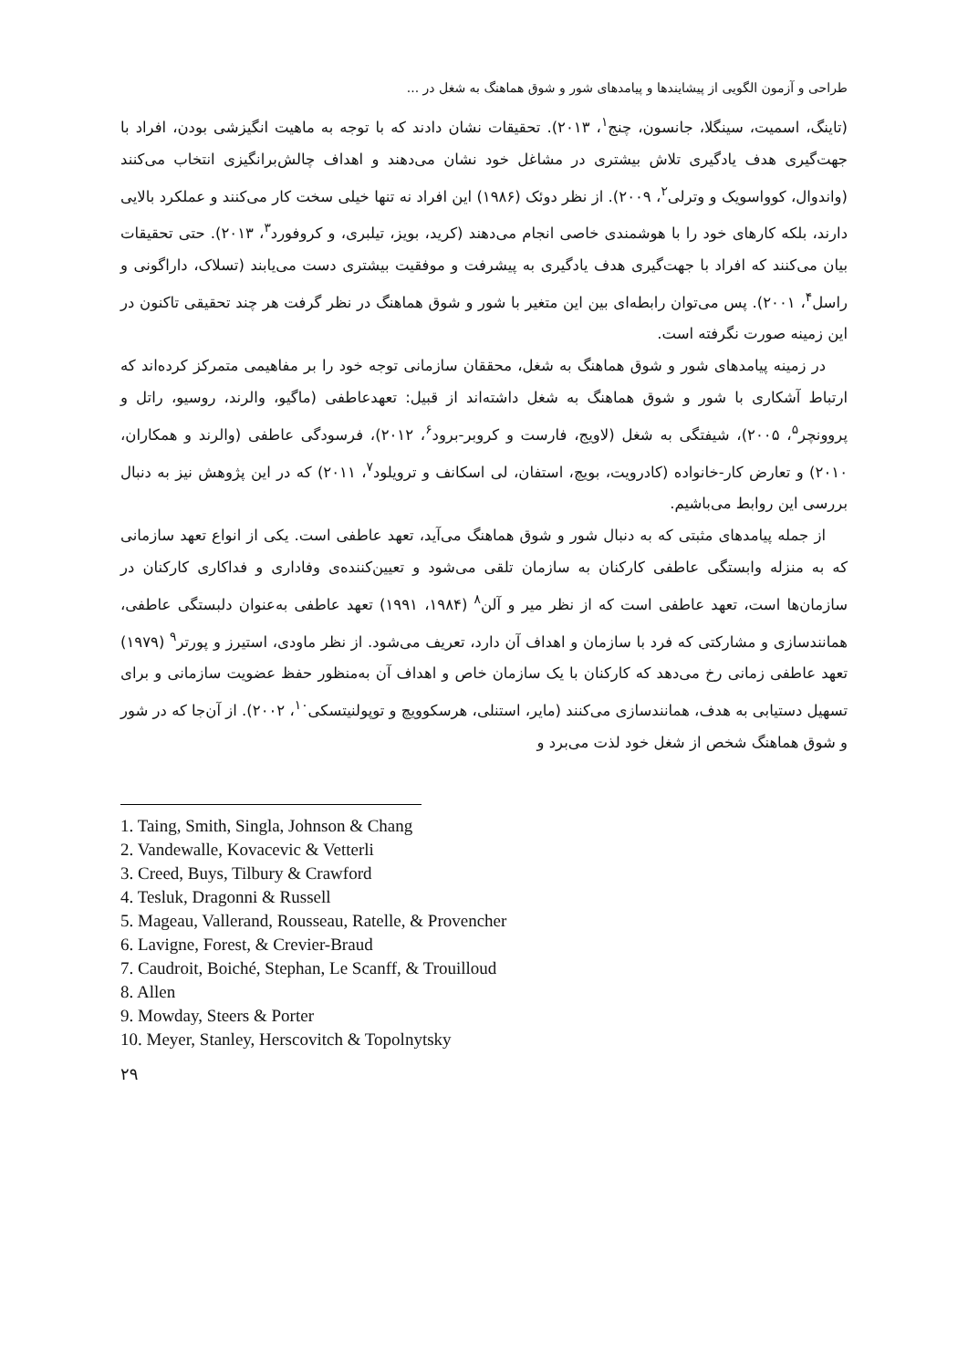طراحی و آزمون الگویی از پیشایندها و پیامدهای شور و شوق هماهنگ به شغل در ...
(تاینگ، اسمیت، سینگلا، جانسون، چنج<sup>۱</sup>، ۲۰۱۳). تحقیقات نشان دادند که با توجه به ماهیت انگیزشی بودن، افراد با جهت‌گیری هدف یادگیری تلاش بیشتری در مشاغل خود نشان می‌دهند و اهداف چالش‌برانگیزی انتخاب می‌کنند (واندوال، کوواسویک و وترلی<sup>۲</sup>، ۲۰۰۹). از نظر دوئک (۱۹۸۶) این افراد نه تنها خیلی سخت کار می‌کنند و عملکرد بالایی دارند، بلکه کارهای خود را با هوشمندی خاصی انجام می‌دهند (کرید، بویز، تیلبری، و کروفورد<sup>۳</sup>، ۲۰۱۳). حتی تحقیقات بیان می‌کنند که افراد با جهت‌گیری هدف یادگیری به پیشرفت و موفقیت بیشتری دست می‌یابند (تسلاک، داراگونی و راسل<sup>۴</sup>، ۲۰۰۱). پس می‌توان رابطه‌ای بین این متغیر با شور و شوق هماهنگ در نظر گرفت هر چند تحقیقی تاکنون در این زمینه صورت نگرفته است.
در زمینه پیامدهای شور و شوق هماهنگ به شغل، محققان سازمانی توجه خود را بر مفاهیمی متمرکز کرده‌اند که ارتباط آشکاری با شور و شوق هماهنگ به شغل داشته‌اند از قبیل: تعهدعاطفی (ماگیو، والرند، روسیو، راتل و پروونچر<sup>۵</sup>، ۲۰۰۵)، شیفتگی به شغل (لاویج، فارست و کروبر-برود<sup>۶</sup>، ۲۰۱۲)، فرسودگی عاطفی (والرند و همکاران، ۲۰۱۰) و تعارض کار-خانواده (کادرویت، بویچ، استفان، لی اسکانف و ترویلود<sup>۷</sup>، ۲۰۱۱) که در این پژوهش نیز به دنبال بررسی این روابط می‌باشیم.
از جمله پیامدهای مثبتی که به دنبال شور و شوق هماهنگ می‌آید، تعهد عاطفی است. یکی از انواع تعهد سازمانی که به منزله وابستگی عاطفی کارکنان به سازمان تلقی می‌شود و تعیین‌کننده‌ی وفاداری و فداکاری کارکنان در سازمان‌ها است، تعهد عاطفی است که از نظر میر و آلن<sup>۸</sup> (۱۹۸۴، ۱۹۹۱) تعهد عاطفی به‌عنوان دلبستگی عاطفی، همانندسازی و مشارکتی که فرد با سازمان و اهداف آن دارد، تعریف می‌شود. از نظر ماودی، استیرز و پورتر<sup>۹</sup> (۱۹۷۹) تعهد عاطفی زمانی رخ می‌دهد که کارکنان با یک سازمان خاص و اهداف آن به‌منظور حفظ عضویت سازمانی و برای تسهیل دستیابی به هدف، همانندسازی می‌کنند (مایر، استنلی، هرسکوویچ و توپولنیتسکی<sup>۱۰</sup>، ۲۰۰۲). از آن‌جا که در شور و شوق هماهنگ شخص از شغل خود لذت می‌برد و
1. Taing, Smith, Singla, Johnson & Chang
2. Vandewalle, Kovacevic & Vetterli
3. Creed, Buys, Tilbury & Crawford
4. Tesluk, Dragonni & Russell
5. Mageau, Vallerand, Rousseau, Ratelle, & Provencher
6. Lavigne, Forest, & Crevier-Braud
7. Caudroit, Boiché, Stephan, Le Scanff, & Trouilloud
8. Allen
9. Mowday, Steers & Porter
10. Meyer, Stanley, Herscovitch & Topolnytsky
۲۹